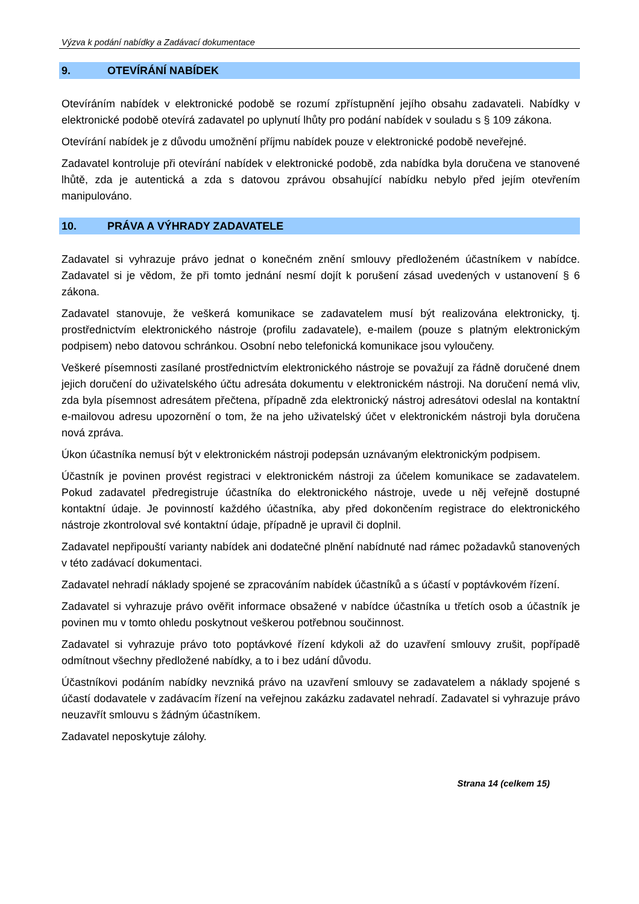Výzva k podání nabídky a Zadávací dokumentace
9. OTEVÍRÁNÍ NABÍDEK
Otevíráním nabídek v elektronické podobě se rozumí zpřístupnění jejího obsahu zadavateli. Nabídky v elektronické podobě otevírá zadavatel po uplynutí lhůty pro podání nabídek v souladu s § 109 zákona.
Otevírání nabídek je z důvodu umožnění příjmu nabídek pouze v elektronické podobě neveřejné.
Zadavatel kontroluje při otevírání nabídek v elektronické podobě, zda nabídka byla doručena ve stanovené lhůtě, zda je autentická a zda s datovou zprávou obsahující nabídku nebylo před jejím otevřením manipulováno.
10. PRÁVA A VÝHRADY ZADAVATELE
Zadavatel si vyhrazuje právo jednat o konečném znění smlouvy předloženém účastníkem v nabídce. Zadavatel si je vědom, že při tomto jednání nesmí dojít k porušení zásad uvedených v ustanovení § 6 zákona.
Zadavatel stanovuje, že veškerá komunikace se zadavatelem musí být realizována elektronicky, tj. prostřednictvím elektronického nástroje (profilu zadavatele), e-mailem (pouze s platným elektronickým podpisem) nebo datovou schránkou. Osobní nebo telefonická komunikace jsou vyloučeny.
Veškeré písemnosti zasílané prostřednictvím elektronického nástroje se považují za řádně doručené dnem jejich doručení do uživatelského účtu adresáta dokumentu v elektronickém nástroji. Na doručení nemá vliv, zda byla písemnost adresátem přečtena, případně zda elektronický nástroj adresátovi odeslal na kontaktní e-mailovou adresu upozornění o tom, že na jeho uživatelský účet v elektronickém nástroji byla doručena nová zpráva.
Úkon účastníka nemusí být v elektronickém nástroji podepsán uznávaným elektronickým podpisem.
Účastník je povinen provést registraci v elektronickém nástroji za účelem komunikace se zadavatelem. Pokud zadavatel předregistruje účastníka do elektronického nástroje, uvede u něj veřejně dostupné kontaktní údaje. Je povinností každého účastníka, aby před dokončením registrace do elektronického nástroje zkontroloval své kontaktní údaje, případně je upravil či doplnil.
Zadavatel nepřipouští varianty nabídek ani dodatečné plnění nabídnuté nad rámec požadavků stanovených v této zadávací dokumentaci.
Zadavatel nehradí náklady spojené se zpracováním nabídek účastníků a s účastí v poptávkovém řízení.
Zadavatel si vyhrazuje právo ověřit informace obsažené v nabídce účastníka u třetích osob a účastník je povinen mu v tomto ohledu poskytnout veškerou potřebnou součinnost.
Zadavatel si vyhrazuje právo toto poptávkové řízení kdykoli až do uzavření smlouvy zrušit, popřípadě odmítnout všechny předložené nabídky, a to i bez udání důvodu.
Účastníkovi podáním nabídky nevzniká právo na uzavření smlouvy se zadavatelem a náklady spojené s účastí dodavatele v zadávacím řízení na veřejnou zakázku zadavatel nehradí. Zadavatel si vyhrazuje právo neuzavřít smlouvu s žádným účastníkem.
Zadavatel neposkytuje zálohy.
Strana 14 (celkem 15)